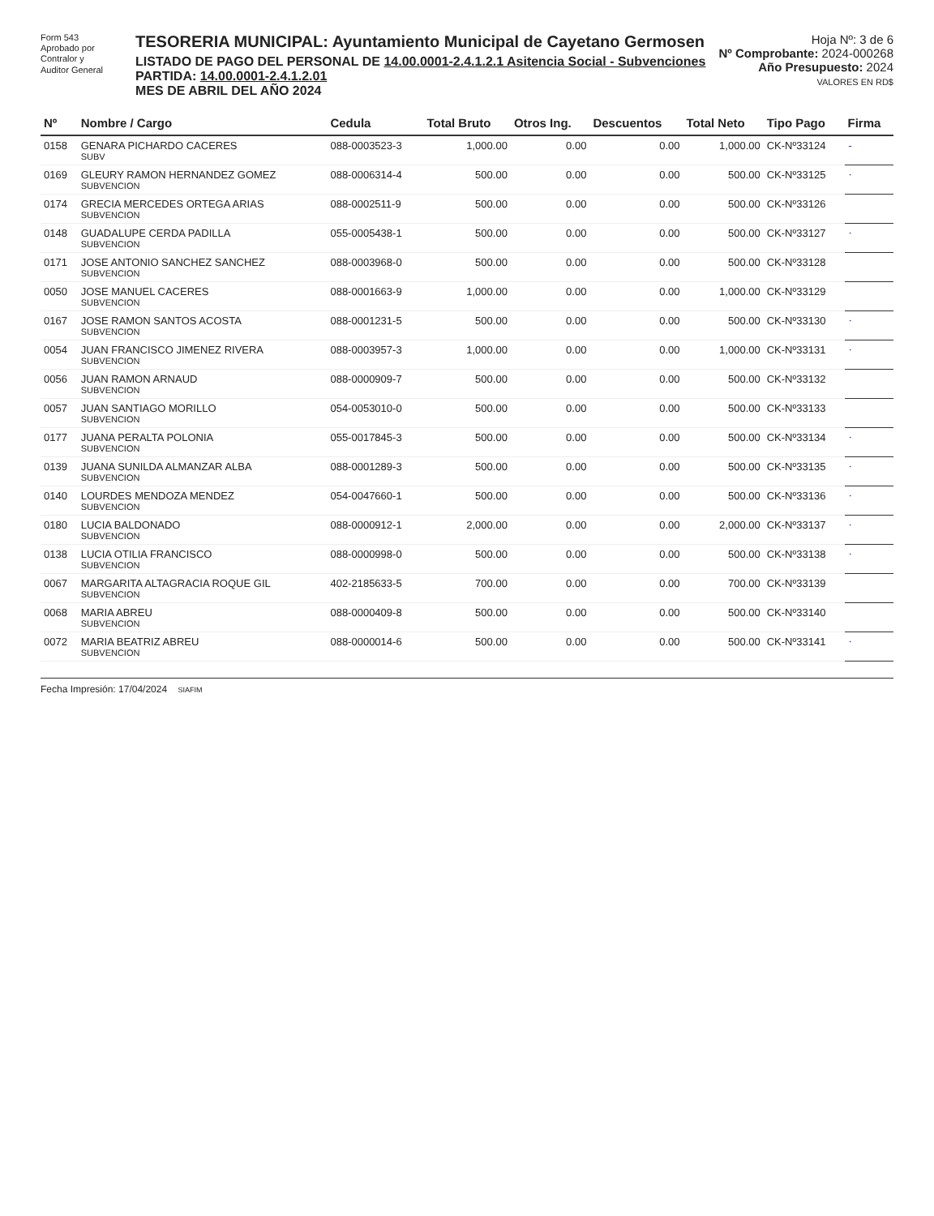Form 543
Aprobado por
Contralor y
Auditor General
TESORERIA MUNICIPAL: Ayuntamiento Municipal de Cayetano Germosen
LISTADO DE PAGO DEL PERSONAL DE 14.00.0001-2.4.1.2.1 Asitencia Social - Subvenciones
PARTIDA: 14.00.0001-2.4.1.2.01
MES DE ABRIL DEL AÑO 2024
Hoja Nº: 3 de 6
Nº Comprobante: 2024-000268
Año Presupuesto: 2024
VALORES EN RD$
| Nº | Nombre / Cargo | Cedula | Total Bruto | Otros Ing. | Descuentos | Total Neto | Tipo Pago | Firma |
| --- | --- | --- | --- | --- | --- | --- | --- | --- |
| 0158 | GENARA PICHARDO CACERES SUBV | 088-0003523-3 | 1,000.00 | 0.00 | 0.00 | 1,000.00 | CK-Nº33124 | - |
| 0169 | GLEURY RAMON HERNANDEZ GOMEZ SUBVENCION | 088-0006314-4 | 500.00 | 0.00 | 0.00 | 500.00 | CK-Nº33125 | · |
| 0174 | GRECIA MERCEDES ORTEGA ARIAS SUBVENCION | 088-0002511-9 | 500.00 | 0.00 | 0.00 | 500.00 | CK-Nº33126 | |
| 0148 | GUADALUPE CERDA PADILLA SUBVENCION | 055-0005438-1 | 500.00 | 0.00 | 0.00 | 500.00 | CK-Nº33127 | · |
| 0171 | JOSE ANTONIO SANCHEZ SANCHEZ SUBVENCION | 088-0003968-0 | 500.00 | 0.00 | 0.00 | 500.00 | CK-Nº33128 | |
| 0050 | JOSE MANUEL CACERES SUBVENCION | 088-0001663-9 | 1,000.00 | 0.00 | 0.00 | 1,000.00 | CK-Nº33129 | |
| 0167 | JOSE RAMON SANTOS ACOSTA SUBVENCION | 088-0001231-5 | 500.00 | 0.00 | 0.00 | 500.00 | CK-Nº33130 | · |
| 0054 | JUAN FRANCISCO JIMENEZ RIVERA SUBVENCION | 088-0003957-3 | 1,000.00 | 0.00 | 0.00 | 1,000.00 | CK-Nº33131 | · |
| 0056 | JUAN RAMON ARNAUD SUBVENCION | 088-0000909-7 | 500.00 | 0.00 | 0.00 | 500.00 | CK-Nº33132 | |
| 0057 | JUAN SANTIAGO MORILLO SUBVENCION | 054-0053010-0 | 500.00 | 0.00 | 0.00 | 500.00 | CK-Nº33133 | |
| 0177 | JUANA PERALTA POLONIA SUBVENCION | 055-0017845-3 | 500.00 | 0.00 | 0.00 | 500.00 | CK-Nº33134 | · |
| 0139 | JUANA SUNILDA ALMANZAR ALBA SUBVENCION | 088-0001289-3 | 500.00 | 0.00 | 0.00 | 500.00 | CK-Nº33135 | · |
| 0140 | LOURDES MENDOZA MENDEZ SUBVENCION | 054-0047660-1 | 500.00 | 0.00 | 0.00 | 500.00 | CK-Nº33136 | · |
| 0180 | LUCIA BALDONADO SUBVENCION | 088-0000912-1 | 2,000.00 | 0.00 | 0.00 | 2,000.00 | CK-Nº33137 | · |
| 0138 | LUCIA OTILIA FRANCISCO SUBVENCION | 088-0000998-0 | 500.00 | 0.00 | 0.00 | 500.00 | CK-Nº33138 | · |
| 0067 | MARGARITA ALTAGRACIA ROQUE GIL SUBVENCION | 402-2185633-5 | 700.00 | 0.00 | 0.00 | 700.00 | CK-Nº33139 | |
| 0068 | MARIA ABREU SUBVENCION | 088-0000409-8 | 500.00 | 0.00 | 0.00 | 500.00 | CK-Nº33140 | |
| 0072 | MARIA BEATRIZ ABREU SUBVENCION | 088-0000014-6 | 500.00 | 0.00 | 0.00 | 500.00 | CK-Nº33141 | · |
Fecha Impresión: 17/04/2024 SIAFIM